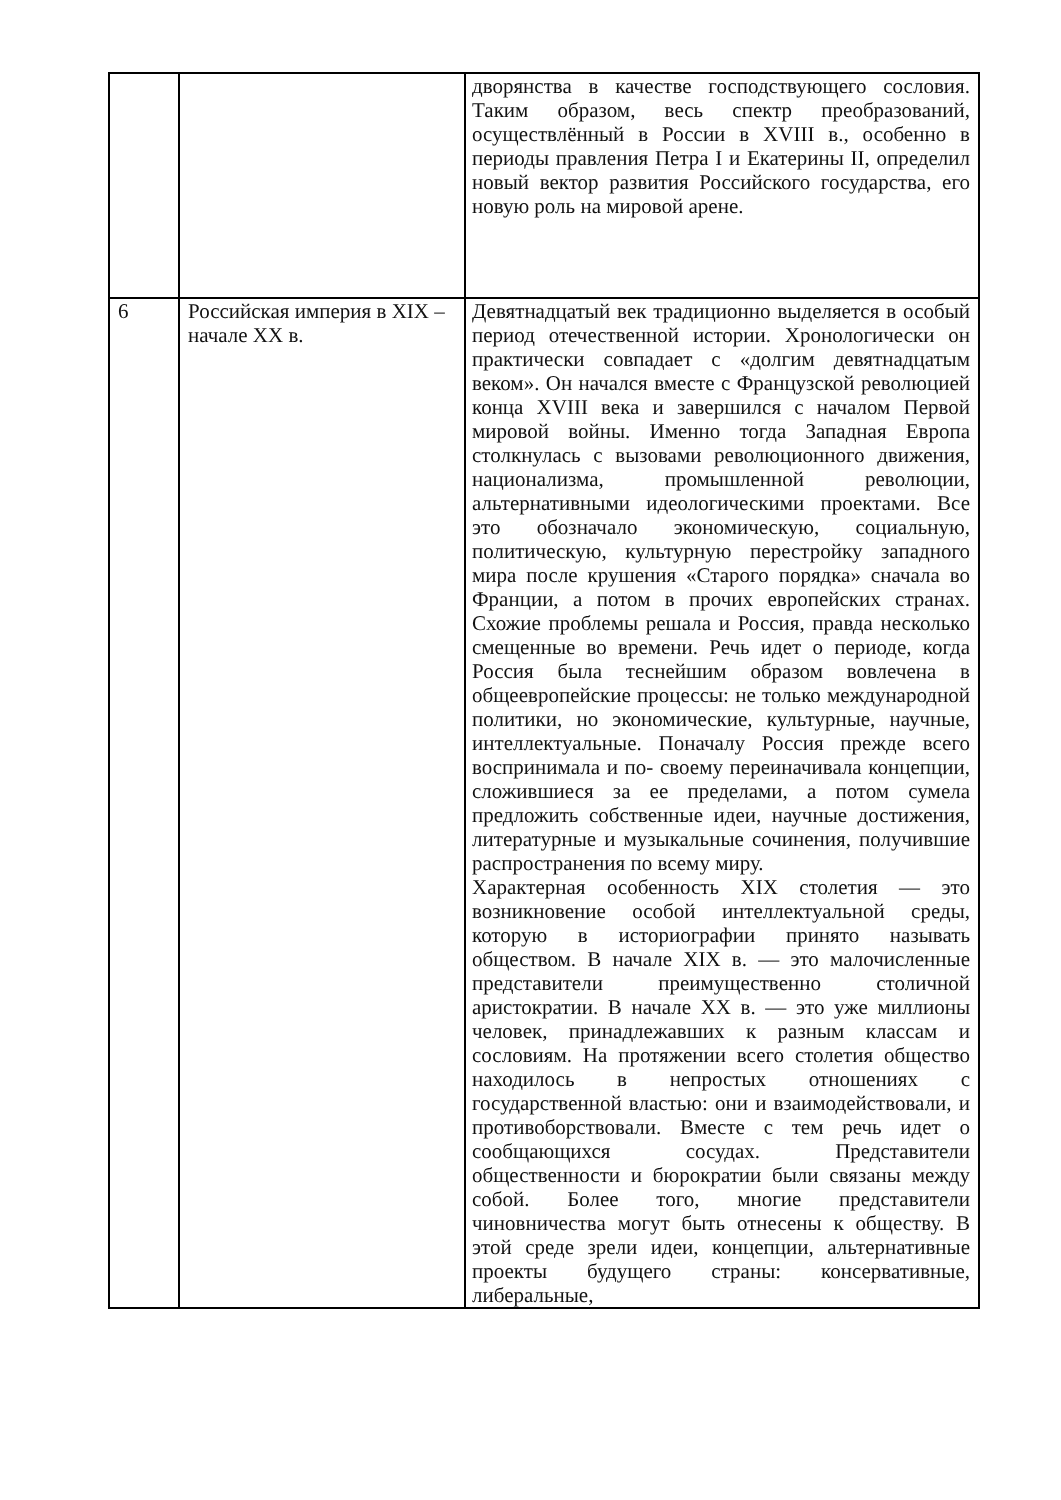| | | дворянства в качестве господствующего сословия. Таким образом, весь спектр преобразований, осуществлённый в России в XVIII в., особенно в периоды правления Петра I и Екатерины II, определил новый вектор развития Российского государства, его новую роль на мировой арене. |
| 6 | Российская империя в XIX – начале XX в. | Девятнадцатый век традиционно выделяется в особый период отечественной истории. Хронологически он практически совпадает с «долгим девятнадцатым веком». Он начался вместе с Французской революцией конца XVIII века и завершился с началом Первой мировой войны. Именно тогда Западная Европа столкнулась с вызовами революционного движения, национализма, промышленной революции, альтернативными идеологическими проектами. Все это обозначало экономическую, социальную, политическую, культурную перестройку западного мира после крушения «Старого порядка» сначала во Франции, а потом в прочих европейских странах. Схожие проблемы решала и Россия, правда несколько смещенные во времени. Речь идет о периоде, когда Россия была теснейшим образом вовлечена в общеевропейские процессы: не только международной политики, но экономические, культурные, научные, интеллектуальные. Поначалу Россия прежде всего воспринимала и по- своему переиначивала концепции, сложившиеся за ее пределами, а потом сумела предложить собственные идеи, научные достижения, литературные и музыкальные сочинения, получившие распространения по всему миру. Характерная особенность XIX столетия — это возникновение особой интеллектуальной среды, которую в историографии принято называть обществом. В начале XIX в. — это малочисленные представители преимущественно столичной аристократии. В начале XX в. — это уже миллионы человек, принадлежавших к разным классам и сословиям. На протяжении всего столетия общество находилось в непростых отношениях с государственной властью: они и взаимодействовали, и противоборствовали. Вместе с тем речь идет о сообщающихся сосудах. Представители общественности и бюрократии были связаны между собой. Более того, многие представители чиновничества могут быть отнесены к обществу. В этой среде зрели идеи, концепции, альтернативные проекты будущего страны: консервативные, либеральные, |